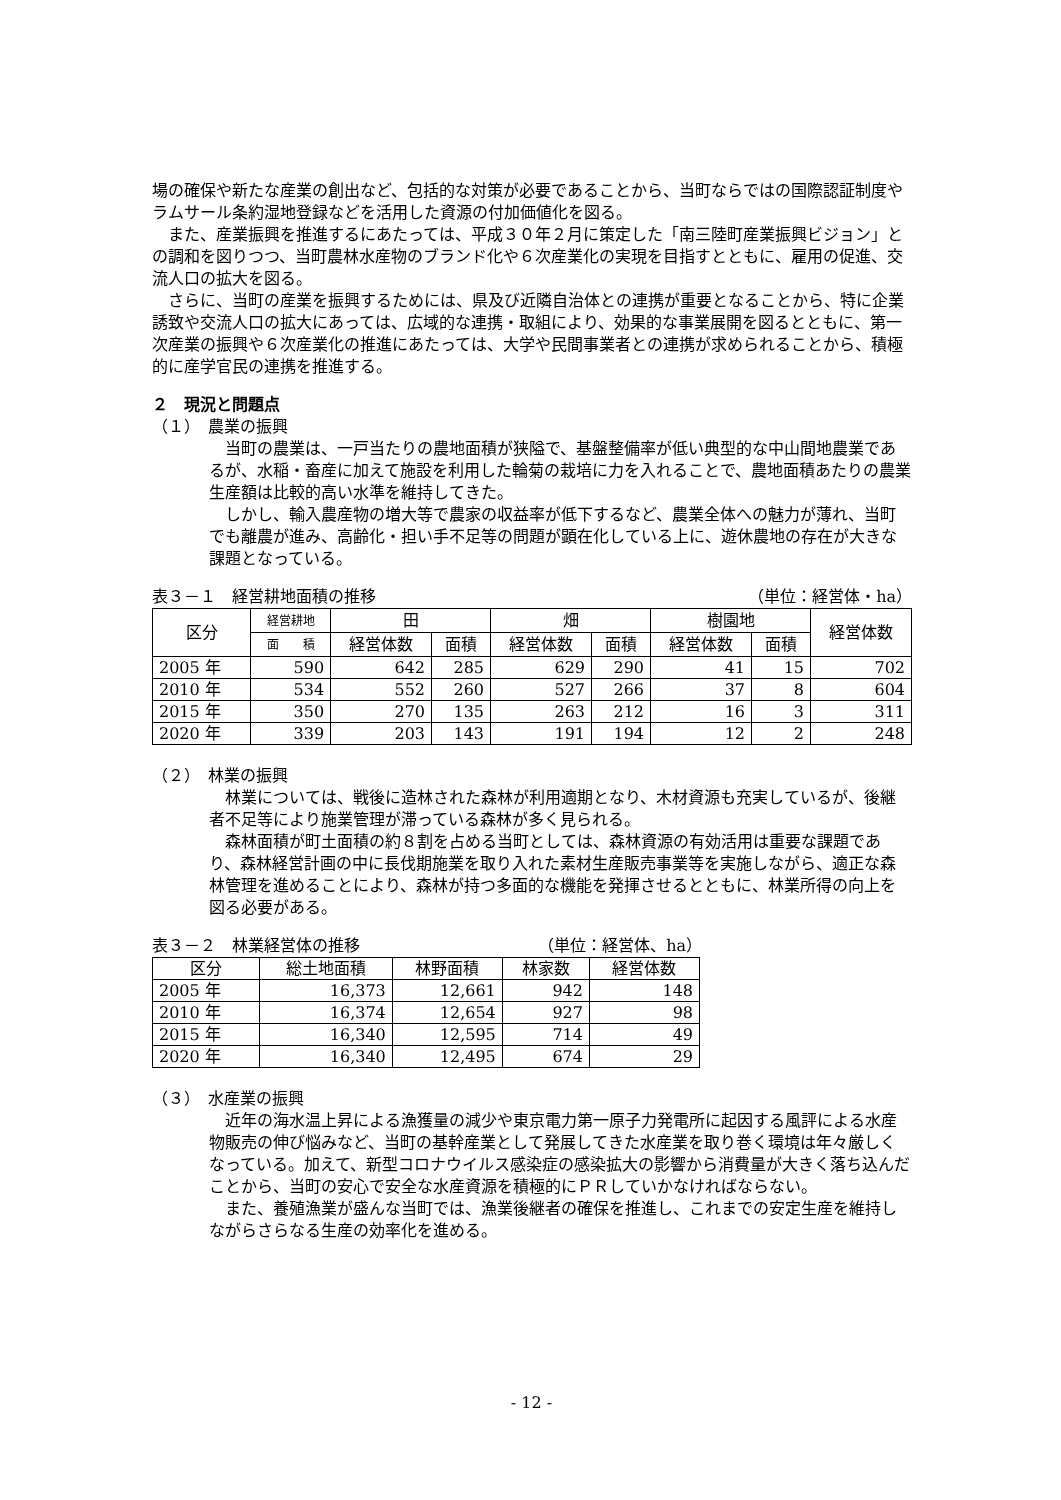場の確保や新たな産業の創出など、包括的な対策が必要であることから、当町ならではの国際認証制度やラムサール条約湿地登録などを活用した資源の付加価値化を図る。
また、産業振興を推進するにあたっては、平成３０年２月に策定した「南三陸町産業振興ビジョン」との調和を図りつつ、当町農林水産物のブランド化や６次産業化の実現を目指すとともに、雇用の促進、交流人口の拡大を図る。
さらに、当町の産業を振興するためには、県及び近隣自治体との連携が重要となることから、特に企業誘致や交流人口の拡大にあっては、広域的な連携・取組により、効果的な事業展開を図るとともに、第一次産業の振興や６次産業化の推進にあたっては、大学や民間事業者との連携が求められることから、積極的に産学官民の連携を推進する。
２　現況と問題点
（１）　農業の振興
当町の農業は、一戸当たりの農地面積が狭隘で、基盤整備率が低い典型的な中山間地農業であるが、水稲・畜産に加えて施設を利用した輪菊の栽培に力を入れることで、農地面積あたりの農業生産額は比較的高い水準を維持してきた。
しかし、輸入農産物の増大等で農家の収益率が低下するなど、農業全体への魅力が薄れ、当町でも離農が進み、高齢化・担い手不足等の問題が顕在化している上に、遊休農地の存在が大きな課題となっている。
表３－１　経営耕地面積の推移 （単位：経営体・ha）
| 区分 | 経営耕地 | 田 | | 畑 | | 樹園地 | | 経営体数 |
| --- | --- | --- | --- | --- | --- | --- | --- | --- |
| | 面 積 | 経営体数 | 面積 | 経営体数 | 面積 | 経営体数 | 面積 | |
| 2005 年 | 590 | 642 | 285 | 629 | 290 | 41 | 15 | 702 |
| 2010 年 | 534 | 552 | 260 | 527 | 266 | 37 | 8 | 604 |
| 2015 年 | 350 | 270 | 135 | 263 | 212 | 16 | 3 | 311 |
| 2020 年 | 339 | 203 | 143 | 191 | 194 | 12 | 2 | 248 |
（２）　林業の振興
林業については、戦後に造林された森林が利用適期となり、木材資源も充実しているが、後継者不足等により施業管理が滞っている森林が多く見られる。
森林面積が町土面積の約８割を占める当町としては、森林資源の有効活用は重要な課題であり、森林経営計画の中に長伐期施業を取り入れた素材生産販売事業等を実施しながら、適正な森林管理を進めることにより、森林が持つ多面的な機能を発揮させるとともに、林業所得の向上を図る必要がある。
表３－２　林業経営体の推移 （単位：経営体、ha）
| 区分 | 総土地面積 | 林野面積 | 林家数 | 経営体数 |
| --- | --- | --- | --- | --- |
| 2005 年 | 16,373 | 12,661 | 942 | 148 |
| 2010 年 | 16,374 | 12,654 | 927 | 98 |
| 2015 年 | 16,340 | 12,595 | 714 | 49 |
| 2020 年 | 16,340 | 12,495 | 674 | 29 |
（３）　水産業の振興
近年の海水温上昇による漁獲量の減少や東京電力第一原子力発電所に起因する風評による水産物販売の伸び悩みなど、当町の基幹産業として発展してきた水産業を取り巻く環境は年々厳しくなっている。加えて、新型コロナウイルス感染症の感染拡大の影響から消費量が大きく落ち込んだことから、当町の安心で安全な水産資源を積極的にＰＲしていかなければならない。
また、養殖漁業が盛んな当町では、漁業後継者の確保を推進し、これまでの安定生産を維持しながらさらなる生産の効率化を進める。
- 12 -